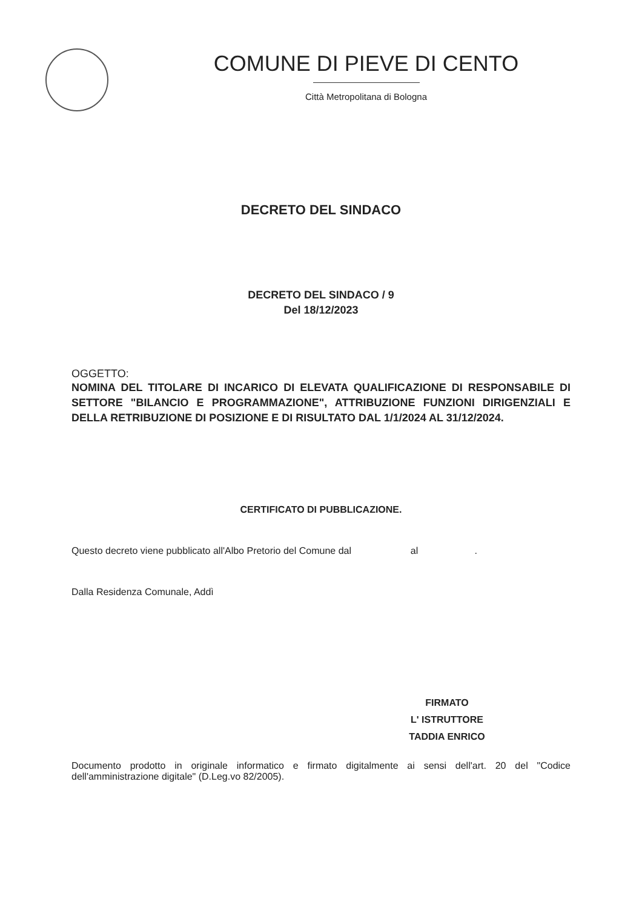COMUNE DI PIEVE DI CENTO
Città Metropolitana di Bologna
DECRETO DEL SINDACO
DECRETO DEL SINDACO / 9
Del 18/12/2023
OGGETTO:
NOMINA DEL TITOLARE DI INCARICO DI ELEVATA QUALIFICAZIONE DI RESPONSABILE DI SETTORE "BILANCIO E PROGRAMMAZIONE", ATTRIBUZIONE FUNZIONI DIRIGENZIALI E DELLA RETRIBUZIONE DI POSIZIONE E DI RISULTATO DAL 1/1/2024 AL 31/12/2024.
CERTIFICATO DI PUBBLICAZIONE.
Questo decreto viene pubblicato all'Albo Pretorio del Comune dal al .
Dalla Residenza Comunale, Addì
FIRMATO
L' ISTRUTTORE
TADDIA ENRICO
Documento prodotto in originale informatico e firmato digitalmente ai sensi dell'art. 20 del "Codice dell'amministrazione digitale" (D.Leg.vo 82/2005).